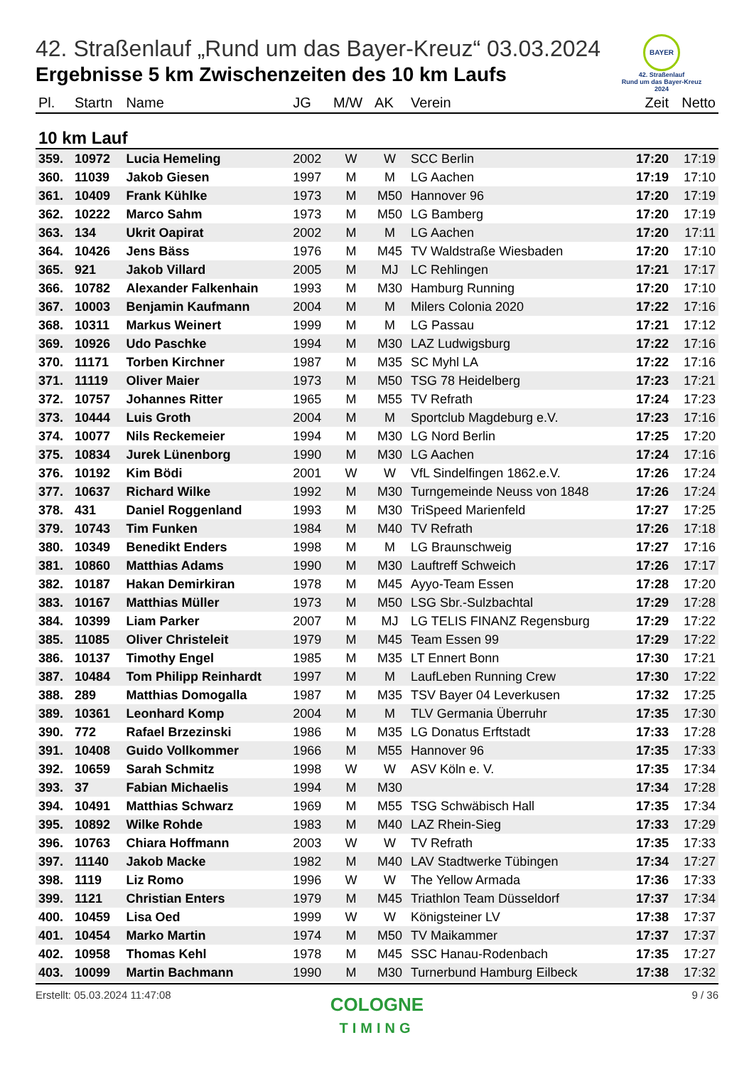BAYER
42. Straßenlauf
Rund um das Bayer-Kreuz
2024
42. Straßenlauf „Rund um das Bayer-Kreuz“ 03.03.2024
Ergebnisse 5 km Zwischenzeiten des 10 km Laufs
| Pl. | Startn | Name | JG | M/W | AK | Verein | Zeit | Netto |
| --- | --- | --- | --- | --- | --- | --- | --- | --- |
| 10 km Lauf | | | | | | | | |
| 359. | 10972 | Lucia Hemeling | 2002 | W | W | SCC Berlin | 17:20 | 17:19 |
| 360. | 11039 | Jakob Giesen | 1997 | M | M | LG Aachen | 17:19 | 17:10 |
| 361. | 10409 | Frank Kühlke | 1973 | M | M50 | Hannover 96 | 17:20 | 17:19 |
| 362. | 10222 | Marco Sahm | 1973 | M | M50 | LG Bamberg | 17:20 | 17:19 |
| 363. | 134 | Ukrit Oapirat | 2002 | M | M | LG Aachen | 17:20 | 17:11 |
| 364. | 10426 | Jens Bäss | 1976 | M | M45 | TV Waldstraße Wiesbaden | 17:20 | 17:10 |
| 365. | 921 | Jakob Villard | 2005 | M | MJ | LC Rehlingen | 17:21 | 17:17 |
| 366. | 10782 | Alexander Falkenhain | 1993 | M | M30 | Hamburg Running | 17:20 | 17:10 |
| 367. | 10003 | Benjamin Kaufmann | 2004 | M | M | Milers Colonia 2020 | 17:22 | 17:16 |
| 368. | 10311 | Markus Weinert | 1999 | M | M | LG Passau | 17:21 | 17:12 |
| 369. | 10926 | Udo Paschke | 1994 | M | M30 | LAZ Ludwigsburg | 17:22 | 17:16 |
| 370. | 11171 | Torben Kirchner | 1987 | M | M35 | SC Myhl LA | 17:22 | 17:16 |
| 371. | 11119 | Oliver Maier | 1973 | M | M50 | TSG 78 Heidelberg | 17:23 | 17:21 |
| 372. | 10757 | Johannes Ritter | 1965 | M | M55 | TV Refrath | 17:24 | 17:23 |
| 373. | 10444 | Luis Groth | 2004 | M | M | Sportclub Magdeburg e.V. | 17:23 | 17:16 |
| 374. | 10077 | Nils Reckemeier | 1994 | M | M30 | LG Nord Berlin | 17:25 | 17:20 |
| 375. | 10834 | Jurek Lünenborg | 1990 | M | M30 | LG Aachen | 17:24 | 17:16 |
| 376. | 10192 | Kim Bödi | 2001 | W | W | VfL Sindelfingen 1862.e.V. | 17:26 | 17:24 |
| 377. | 10637 | Richard Wilke | 1992 | M | M30 | Turngemeinde Neuss von 1848 | 17:26 | 17:24 |
| 378. | 431 | Daniel Roggenland | 1993 | M | M30 | TriSpeed Marienfeld | 17:27 | 17:25 |
| 379. | 10743 | Tim Funken | 1984 | M | M40 | TV Refrath | 17:26 | 17:18 |
| 380. | 10349 | Benedikt Enders | 1998 | M | M | LG Braunschweig | 17:27 | 17:16 |
| 381. | 10860 | Matthias Adams | 1990 | M | M30 | Lauftreff Schweich | 17:26 | 17:17 |
| 382. | 10187 | Hakan Demirkiran | 1978 | M | M45 | Ayyo-Team Essen | 17:28 | 17:20 |
| 383. | 10167 | Matthias Müller | 1973 | M | M50 | LSG Sbr.-Sulzbachtal | 17:29 | 17:28 |
| 384. | 10399 | Liam Parker | 2007 | M | MJ | LG TELIS FINANZ Regensburg | 17:29 | 17:22 |
| 385. | 11085 | Oliver Christeleit | 1979 | M | M45 | Team Essen 99 | 17:29 | 17:22 |
| 386. | 10137 | Timothy Engel | 1985 | M | M35 | LT Ennert Bonn | 17:30 | 17:21 |
| 387. | 10484 | Tom Philipp Reinhardt | 1997 | M | M | LaufLeben Running Crew | 17:30 | 17:22 |
| 388. | 289 | Matthias Domogalla | 1987 | M | M35 | TSV Bayer 04 Leverkusen | 17:32 | 17:25 |
| 389. | 10361 | Leonhard Komp | 2004 | M | M | TLV Germania Überruhr | 17:35 | 17:30 |
| 390. | 772 | Rafael Brzezinski | 1986 | M | M35 | LG Donatus Erftstadt | 17:33 | 17:28 |
| 391. | 10408 | Guido Vollkommer | 1966 | M | M55 | Hannover 96 | 17:35 | 17:33 |
| 392. | 10659 | Sarah Schmitz | 1998 | W | W | ASV Köln e. V. | 17:35 | 17:34 |
| 393. | 37 | Fabian Michaelis | 1994 | M | M30 | | 17:34 | 17:28 |
| 394. | 10491 | Matthias Schwarz | 1969 | M | M55 | TSG Schwäbisch Hall | 17:35 | 17:34 |
| 395. | 10892 | Wilke Rohde | 1983 | M | M40 | LAZ Rhein-Sieg | 17:33 | 17:29 |
| 396. | 10763 | Chiara Hoffmann | 2003 | W | W | TV Refrath | 17:35 | 17:33 |
| 397. | 11140 | Jakob Macke | 1982 | M | M40 | LAV Stadtwerke Tübingen | 17:34 | 17:27 |
| 398. | 1119 | Liz Romo | 1996 | W | W | The Yellow Armada | 17:36 | 17:33 |
| 399. | 1121 | Christian Enters | 1979 | M | M45 | Triathlon Team Düsseldorf | 17:37 | 17:34 |
| 400. | 10459 | Lisa Oed | 1999 | W | W | Königsteiner LV | 17:38 | 17:37 |
| 401. | 10454 | Marko Martin | 1974 | M | M50 | TV Maikammer | 17:37 | 17:37 |
| 402. | 10958 | Thomas Kehl | 1978 | M | M45 | SSC Hanau-Rodenbach | 17:35 | 17:27 |
| 403. | 10099 | Martin Bachmann | 1990 | M | M30 | Turnerbund Hamburg Eilbeck | 17:38 | 17:32 |
Erstellt: 05.03.2024 11:47:08 9 / 36
COLOGNE
TIMING